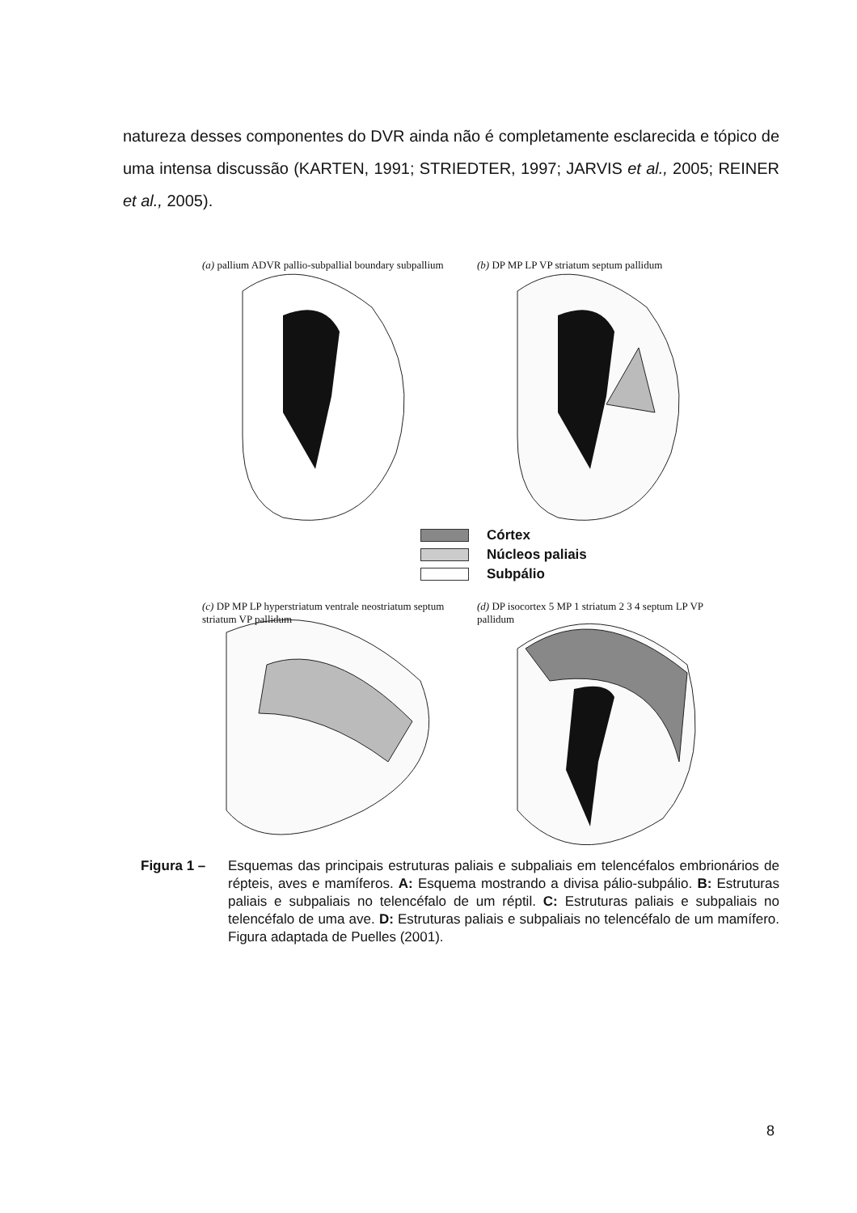natureza desses componentes do DVR ainda não é completamente esclarecida e tópico de uma intensa discussão (KARTEN, 1991; STRIEDTER, 1997; JARVIS et al., 2005; REINER et al., 2005).
(a) pallium ADVR pallio-subpallial boundary subpallium
(b) DP MP LP VP striatum septum pallidum
Córtex
Núcleos paliais
Subpálio
(c) DP MP LP hyperstriatum ventrale neostriatum septum striatum VP pallidum
(d) DP isocortex 5 MP 1 striatum 2 3 4 septum LP VP pallidum
Figura 1 – Esquemas das principais estruturas paliais e subpaliais em telencéfalos embrionários de répteis, aves e mamíferos. A: Esquema mostrando a divisa pálio-subpálio. B: Estruturas paliais e subpaliais no telencéfalo de um réptil. C: Estruturas paliais e subpaliais no telencéfalo de uma ave. D: Estruturas paliais e subpaliais no telencéfalo de um mamífero. Figura adaptada de Puelles (2001).
8